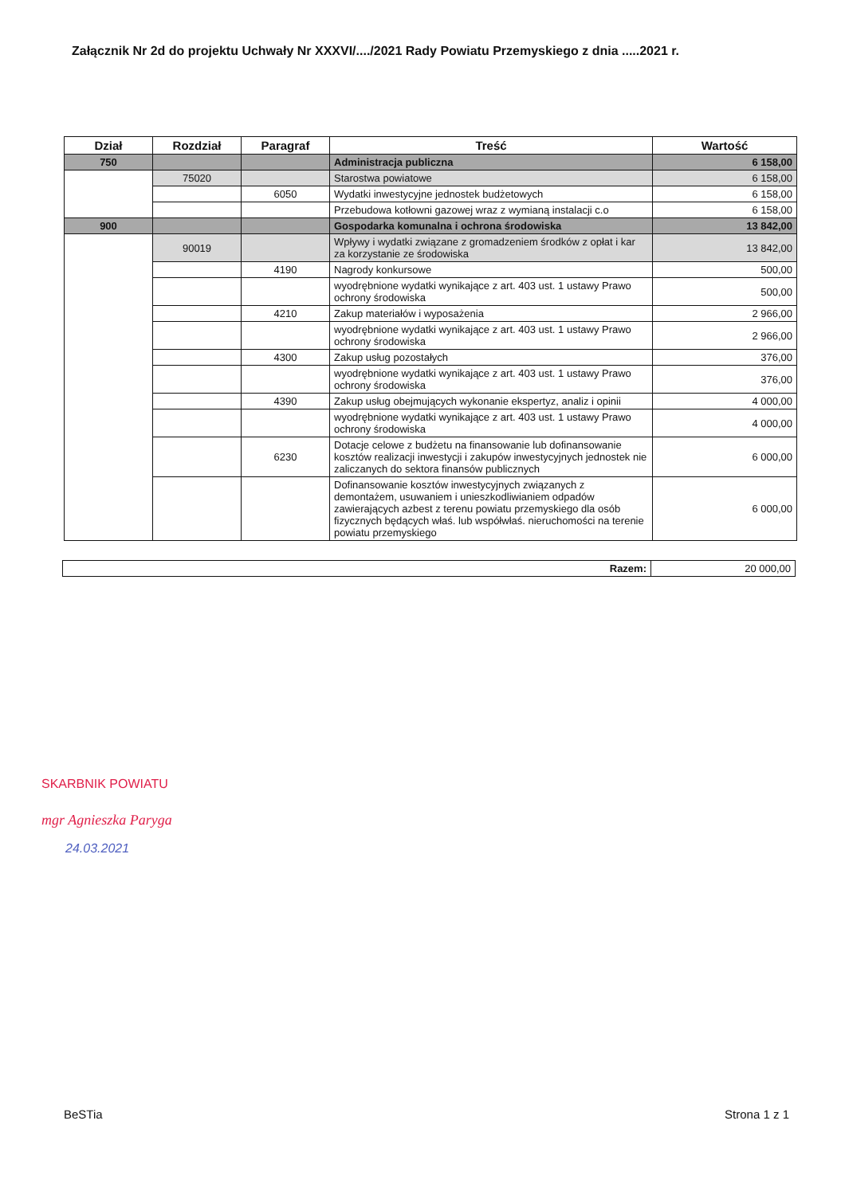Załącznik Nr 2d do projektu Uchwały Nr XXXVI/..../2021 Rady Powiatu Przemyskiego z dnia .....2021 r.
| Dział | Rozdział | Paragraf | Treść | Wartość |
| --- | --- | --- | --- | --- |
| 750 | | | Administracja publiczna | 6 158,00 |
| | 75020 | | Starostwa powiatowe | 6 158,00 |
| | | 6050 | Wydatki inwestycyjne jednostek budżetowych | 6 158,00 |
| | | | Przebudowa kotłowni gazowej wraz z wymianą instalacji c.o | 6 158,00 |
| 900 | | | Gospodarka komunalna i ochrona środowiska | 13 842,00 |
| | 90019 | | Wpływy i wydatki związane z gromadzeniem środków z opłat i kar za korzystanie ze środowiska | 13 842,00 |
| | | 4190 | Nagrody konkursowe | 500,00 |
| | | | wyodrębnione wydatki wynikające z art. 403 ust. 1 ustawy Prawo ochrony środowiska | 500,00 |
| | | 4210 | Zakup materiałów i wyposażenia | 2 966,00 |
| | | | wyodrębnione wydatki wynikające z art. 403 ust. 1 ustawy Prawo ochrony środowiska | 2 966,00 |
| | | 4300 | Zakup usług pozostałych | 376,00 |
| | | | wyodrębnione wydatki wynikające z art. 403 ust. 1 ustawy Prawo ochrony środowiska | 376,00 |
| | | 4390 | Zakup usług obejmujących wykonanie ekspertyz, analiz i opinii | 4 000,00 |
| | | | wyodrębnione wydatki wynikające z art. 403 ust. 1 ustawy Prawo ochrony środowiska | 4 000,00 |
| | | 6230 | Dotacje celowe z budżetu na finansowanie lub dofinansowanie kosztów realizacji inwestycji i zakupów inwestycyjnych jednostek nie zaliczanych do sektora finansów publicznych | 6 000,00 |
| | | | Dofinansowanie kosztów inwestycyjnych związanych z demontażem, usuwaniem i unieszkodliwianiem odpadów zawierających azbest z terenu powiatu przemyskiego dla osób fizycznych będących właś. lub współwłaś. nieruchomości na terenie powiatu przemyskiego | 6 000,00 |
| Razem: | 20 000,00 |
SKARBNIK POWIATU
mgr Agnieszka Paryga
24.03.2021
BeSTia Strona 1 z 1